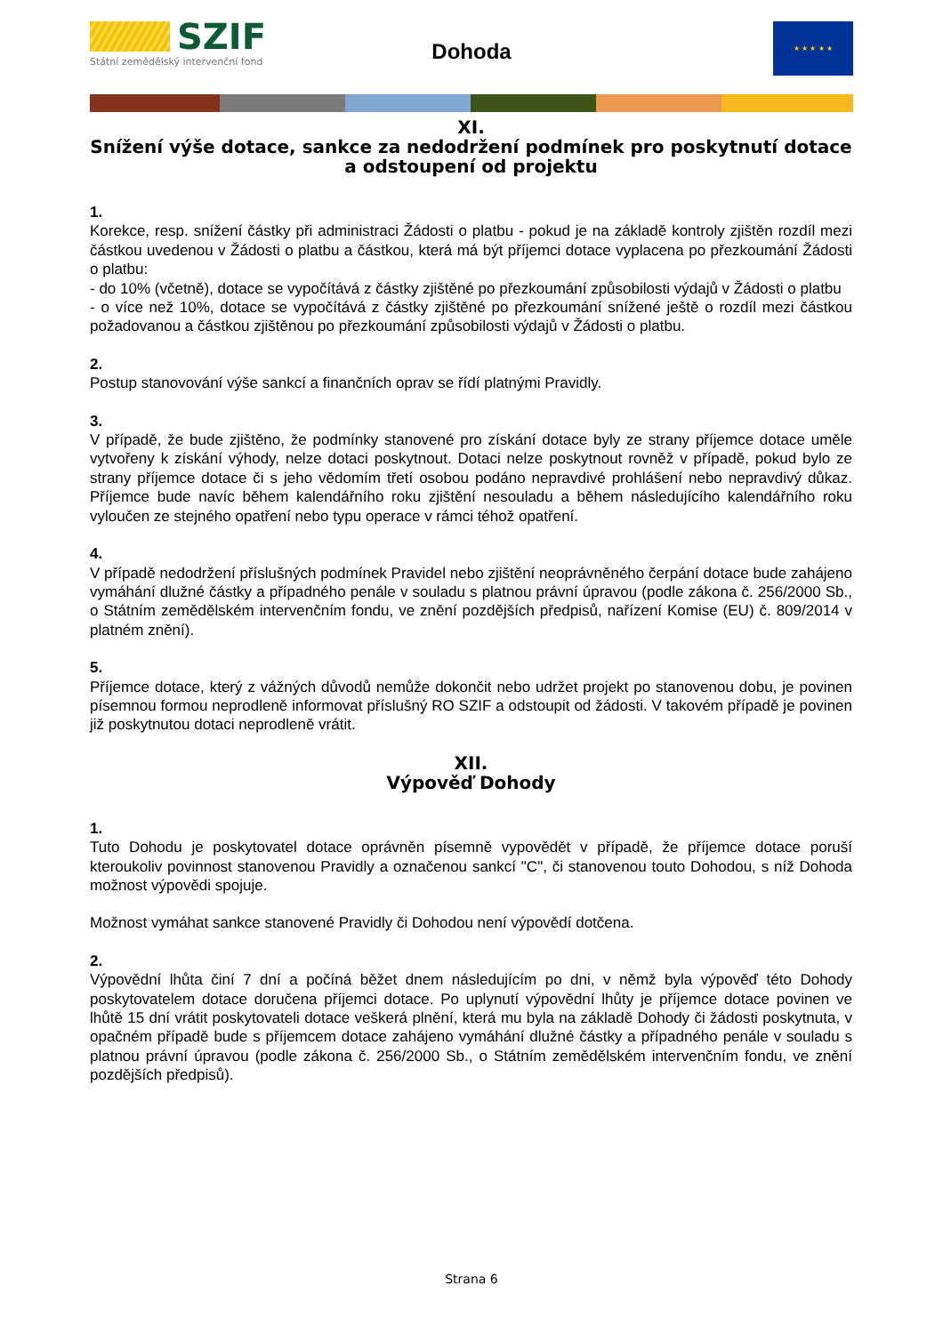SZIF
Státní zemědělský intervenční fond
Dohoda
★ ★ ★ ★ ★
XI.
Snížení výše dotace, sankce za nedodržení podmínek pro poskytnutí dotace a odstoupení od projektu
1.
Korekce, resp. snížení částky při administraci Žádosti o platbu - pokud je na základě kontroly zjištěn rozdíl mezi částkou uvedenou v Žádosti o platbu a částkou, která má být příjemci dotace vyplacena po přezkoumání Žádosti o platbu:
- do 10% (včetně), dotace se vypočítává z částky zjištěné po přezkoumání způsobilosti výdajů v Žádosti o platbu
- o více než 10%, dotace se vypočítává z částky zjištěné po přezkoumání snížené ještě o rozdíl mezi částkou požadovanou a částkou zjištěnou po přezkoumání způsobilosti výdajů v Žádosti o platbu.
2.
Postup stanovování výše sankcí a finančních oprav se řídí platnými Pravidly.
3.
V případě, že bude zjištěno, že podmínky stanovené pro získání dotace byly ze strany příjemce dotace uměle vytvořeny k získání výhody, nelze dotaci poskytnout. Dotaci nelze poskytnout rovněž v případě, pokud bylo ze strany příjemce dotace či s jeho vědomím třetí osobou podáno nepravdivé prohlášení nebo nepravdivý důkaz. Příjemce bude navíc během kalendářního roku zjištění nesouladu a během následujícího kalendářního roku vyloučen ze stejného opatření nebo typu operace v rámci téhož opatření.
4.
V případě nedodržení příslušných podmínek Pravidel nebo zjištění neoprávněného čerpání dotace bude zahájeno vymáhání dlužné částky a případného penále v souladu s platnou právní úpravou (podle zákona č. 256/2000 Sb., o Státním zemědělském intervenčním fondu, ve znění pozdějších předpisů, nařízení Komise (EU) č. 809/2014 v platném znění).
5.
Příjemce dotace, který z vážných důvodů nemůže dokončit nebo udržet projekt po stanovenou dobu, je povinen písemnou formou neprodleně informovat příslušný RO SZIF a odstoupit od žádosti. V takovém případě je povinen již poskytnutou dotaci neprodleně vrátit.
XII.
Výpověď Dohody
1.
Tuto Dohodu je poskytovatel dotace oprávněn písemně vypovědět v případě, že příjemce dotace poruší kteroukoliv povinnost stanovenou Pravidly a označenou sankcí "C", či stanovenou touto Dohodou, s níž Dohoda možnost výpovědi spojuje.
Možnost vymáhat sankce stanovené Pravidly či Dohodou není výpovědí dotčena.
2.
Výpovědní lhůta činí 7 dní a počíná běžet dnem následujícím po dni, v němž byla výpověď této Dohody poskytovatelem dotace doručena příjemci dotace. Po uplynutí výpovědní lhůty je příjemce dotace povinen ve lhůtě 15 dní vrátit poskytovateli dotace veškerá plnění, která mu byla na základě Dohody či žádosti poskytnuta, v opačném případě bude s příjemcem dotace zahájeno vymáhání dlužné částky a případného penále v souladu s platnou právní úpravou (podle zákona č. 256/2000 Sb., o Státním zemědělském intervenčním fondu, ve znění pozdějších předpisů).
Strana 6